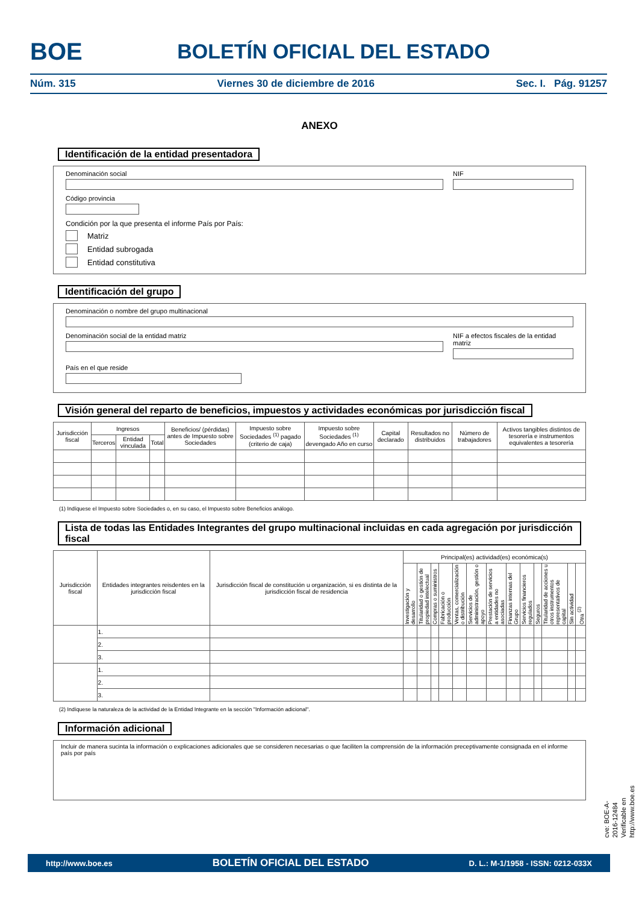BOE
BOLETÍN OFICIAL DEL ESTADO
Núm. 315 Viernes 30 de diciembre de 2016 Sec. I. Pág. 91257
ANEXO
Identificación de la entidad presentadora
Denominación social NIF
Código provincia
Condición por la que presenta el informe País por País:
Matriz
Entidad subrogada
Entidad constitutiva
Identificación del grupo
Denominación o nombre del grupo multinacional
Denominación social de la entidad matriz
NIF a efectos fiscales de la entidad matriz
País en el que reside
Visión general del reparto de beneficios, impuestos y actividades económicas por jurisdicción fiscal
| Jurisdicción fiscal | Ingresos | | | Beneficios/ (pérdidas) antes de Impuesto sobre Sociedades | Impuesto sobre Sociedades <sup>(1)</sup> pagado (criterio de caja) | Impuesto sobre Sociedades <sup>(1)</sup> devengado Año en curso | Capital declarado | Resultados no distribuidos | Número de trabajadores | Activos tangibles distintos de tesorería e instrumentos equivalentes a tesorería |
| --- | --- | --- | --- | --- | --- | --- | --- | --- | --- | --- |
| | Terceros | Entidad vinculada | Total | | | | | | | |
(1) Indíquese el Impuesto sobre Sociedades o, en su caso, el Impuesto sobre Beneficios análogo.
Lista de todas las Entidades Integrantes del grupo multinacional incluidas en cada agregación por jurisdicción fiscal
| Jurisdicción fiscal | Entidades integrantes reisdentes en la jurisdicción fiscal | Jurisdicción fiscal de constitución u organización, si es distinta de la jurisdicción fiscal de residencia | Principal(es) actividad(es) económica(s) | | | | | | | | | | | | |
| --- | --- | --- | --- | --- | --- | --- | --- | --- | --- | --- | --- | --- | --- | --- | --- |
| | | | Investigación y desarrollo | Titularidad o gestión de propiedad intelectual | Compras o suministros | Fabricación o producción | Ventas, comercialización o distribución | Servicios de administración, gestión o apoyo | Prestación de servicios a entidades no asociadas | Finanzas internas del Grupo | Servicios financieros regulados | Seguros | Titularidad de acciones u otros instrumentos representativos de capital | Sin actividad | Otra <sup>(2)</sup> |
| | 1. | | | | | | | | | | | | | | |
| | 2. | | | | | | | | | | | | | | |
| | 3. | | | | | | | | | | | | | | |
| | 1. | | | | | | | | | | | | | | |
| | 2. | | | | | | | | | | | | | | |
| | 3. | | | | | | | | | | | | | | |
(2) Indíquese la naturaleza de la actividad de la Entidad Integrante en la sección "Información adicional".
Información adicional
Incluir de manera sucinta la información o explicaciones adicionales que se consideren necesarias o que faciliten la comprensión de la información preceptivamente consignada en el informe país por país
cve: BOE-A-2016-12484
Verificable en http://www.boe.es
http://www.boe.es BOLETÍN OFICIAL DEL ESTADO D. L.: M-1/1958 - ISSN: 0212-033X